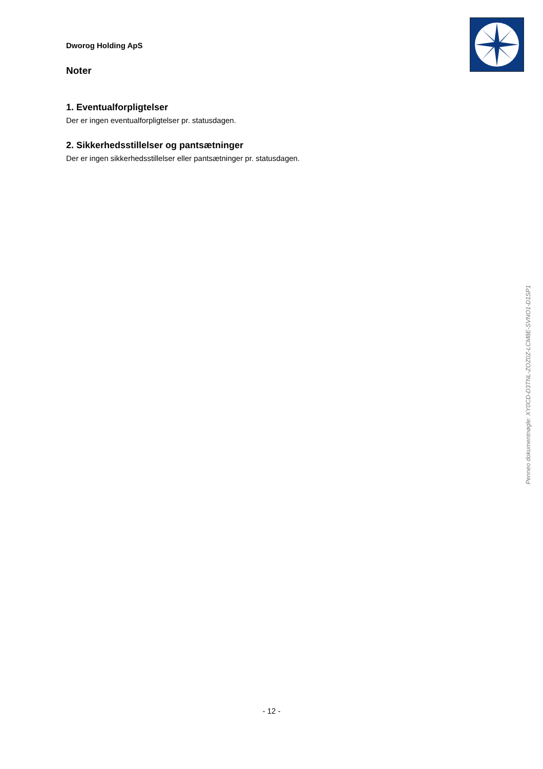Dworog Holding ApS
Noter
1. Eventualforpligtelser
Der er ingen eventualforpligtelser pr. statusdagen.
2. Sikkerhedsstillelser og pantsætninger
Der er ingen sikkerhedsstillelser eller pantsætninger pr. statusdagen.
Penneo dokumentnøgle: XY0CD-D3TNL-ZOZ0Z-LCM8E-SVNO1-D1SP1
- 12 -